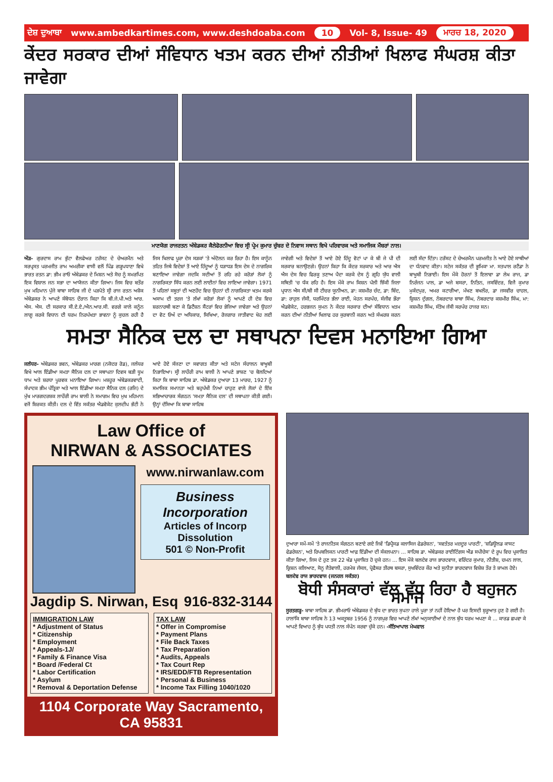ਦੇਸ਼ ਦੁਆਬਾ www.ambedkartimes.com, www.deshdoaba.com 10 Vol- 8, Issue- 49 ਮਾਰਚ 18, 2020
ਕੇਂਦਰ ਸਰਕਾਰ ਦੀਆਂ ਸੰਵਿਧਾਨ ਖਤਮ ਕਰਨ ਦੀਆਂ ਨੀਤੀਆਂ ਖਿਲਾਫ ਸੰਘਰਸ਼ ਕੀਤਾ ਜਾਵੇਗਾ
ਮਾਣਯੋਗ ਰਾਜਰਤਨ ਅੰਬੇਡਕਰ ਕੈਲੇਫੋਰਨੀਆ ਵਿਚ ਸ੍ਰੀ ਪ੍ਰੇਮ ਕੁਮਾਰ ਚੁੰਬਰ ਦੇ ਨਿਵਾਸ ਸਥਾਨ ਵਿਖੇ ਪਰਿਵਾਰਕ ਅਤੇ ਸਮਾਜਿਕ ਮੈਂਬਰਾਂ ਨਾਲ।
ਔੜ- ਗੁਰਦਾਸ ਰਾਮ ਭੁੱਟਾ ਵੈਲਫੇਅਰ ਟਰੱਸਟ ਦੇ ਚੇਅਰਮੈਨ ਅਤੇ ਸਰਪ੍ਰਸਤ ਪਰਮਜੀਤ ਰਾਮ ਅਮਰੀਕਾ ਵਾਸੀ ਵਲੋਂ ਪਿੰਡ ਗੜ੍ਹਪਧਾਣਾ ਵਿਖੇ ਭਾਰਤ ਰਤਨ ਡਾ: ਭੀਮ ਰਾਓ ਅੰਬੇਡਕਰ ਦੇ ਮਿਸ਼ਨ ਅਤੇ ਸੋਚ ਨੂੰ ਸਮਰਪਿਤ ਇਕ ਵਿਸ਼ਾਲ ਜਨ ਸਭਾ ਦਾ ਆਯੋਜਨ ਕੀਤਾ ਗਿਆ। ਜਿਸ ਵਿਚ ਬਤੌਰ ਮੁਖ ਮਹਿਮਾਨ ਪੁੱਜੇ ਬਾਬਾ ਸਾਹਿਬ ਜੀ ਦੇ ਪੜਪੋਤੇ ਸ੍ਰੀ ਰਾਜ ਰਤਨ ਅਸ਼ੋਕ ਅੰਬੇਡਕਰ ਨੇ ਆਪਣੇ ਸੰਬੋਧਨ ਦੌਰਾਨ ਕਿਹਾ ਕਿ ਬੀ.ਜੇ.ਪੀ.ਅਤੇ ਆਰ. ਐਸ. ਐਸ. ਦੀ ਸਰਕਾਰ ਸੀ.ਏ.ਏ./ਐਨ.ਆਰ.ਸੀ. ਵਰਗੇ ਕਾਲੇ ਕਨੂੰਨ ਲਾਗੂ ਕਰਕੇ ਵਿਧਾਨ ਦੀ ਧਰਮ ਨਿਰਪੱਖਤਾ ਭਾਵਨਾ ਨੂੰ ਕੁਚਲ ਰਹੀ ਹੈ ਜਿਸ ਖਿਲਾਫ ਪੂਰਾ ਦੇਸ ਸੜਕਾਂ 'ਤੇ ਅੰਦੋਲਨ ਕਰ ਰਿਹਾ ਹੈ। ਇਸ ਕਾਨੂੰਨ ਤਹਿਤ ਜਿਥੇ ਵਿਦੇਸ਼ਾਂ ਤੋਂ ਆਏ ਹਿੰਦੂਆਂ ਨੂੰ ਧੜਾਧੜ ਇਸ ਦੇਸ ਦੇ ਨਾਗਰਿਕ ਬਣਾਇਆ ਜਾਵੇਗਾ ਜਦਕਿ ਸਦੀਆਂ ਤੋਂ ਰਹਿ ਰਹੇ ਕਰੋੜਾਂ ਲੋਕਾਂ ਨੂੰ ਨਾਗਰਿਕਤਾ ਸਿੱਧ ਕਰਨ ਲਈ ਲਾਈਨਾਂ ਵਿਚ ਲਾਇਆ ਜਾਵੇਗਾ। 1971 ਤੋਂ ਪਹਿਲਾਂ ਸਬੂਤਾਂ ਦੀ ਅਣਹੋਂਦ ਵਿਚ ਉਹਨਾਂ ਦੀ ਨਾਗਰਿਕਤਾ ਖਤਮ ਕਰਕੇ ਅਸਾਮ ਦੀ ਤਰਜ 'ਤੇ ਲੱਖਾਂ ਕਰੋੜਾਂ ਲੋਕਾਂ ਨੂੰ ਆਪਣੇ ਹੀ ਦੇਸ਼ ਵਿਚ ਸ਼ਰਨਾਰਥੀ ਬਣਾ ਕੇ ਡਿਟੈਂਸ਼ਨ ਸੈਂਟਰਾਂ ਵਿਚ ਭੇਜਿਆ ਜਾਵੇਗਾ ਅਤੇ ਉਹਨਾਂ ਦਾ ਵੋਟ ਓਅੰ ਦਾ ਅਧਿਕਾਰ, ਸਿਖਿਆ, ਰੋਜਗਾਰ ਜਾਤੀਵਾਦ ਖੋਹ ਲਈ ਜਾਵੇਗੀ ਅਤੇ ਵਿਦੇਸ਼ਾਂ ਤੋਂ ਆਏ ਹੋਏ ਹਿੰਦੂ ਵੋਟਾਂ ਪਾ ਕੇ ਬੀ ਜੇ ਪੀ ਦੀ ਸਰਕਾਰ ਬਨਾਉਣਗੇ। ਉਹਨਾਂ ਕਿਹਾ ਕਿ ਕੇਂਦਰ ਸਰਕਾਰ ਅਤੇ ਆਰ ਐਸ ਐਸ ਦੇਸ ਵਿਚ ਫਿਰਕੂ ਤਣਾਅ ਪੈਦਾ ਕਰਕੇ ਦੇਸ ਨੂੰ ਗ੍ਰਹਿ ਯੁੱਧ ਵਾਲੀ ਸਥਿਤੀ 'ਚ ਧੱਕ ਰਹਿ ਹੈ। ਇਸ ਮੌਕੇ ਰਾਮ ਕਿਸ਼ਨ ਪੱਲੀ ਝਿੱਕੀ ਜਿਲਾ ਪ੍ਰਧਾਨ ਐਸ ਸੀ/ਬੀ ਸੀ ਟੀਚਰ ਯੂਨੀਅਨ, ਡਾ: ਕਸ਼ਮੀਰ ਚੰਦ, ਡਾ: ਬਿੰਦ, ਡਾ: ਰਾਹੁਲ ਜੱਸੀ, ਧਰਮਿੰਦਰ ਭੱਲਾ ਰਾਈ, ਮੋਹਨ ਸਰਪੰਚ, ਸੰਜੀਵ ਭੌਰਾ ਐਡਵੋਕੇਟ, ਹਰਭਜਨ ਸੁਮਨ ਨੇ ਕੇਂਦਰ ਸਰਕਾਰ ਦੀਆਂ ਸੰਵਿਧਾਨ ਖਤਮ ਕਰਨ ਦੀਆਂ ਨੀਤੀਆਂ ਖਿਲਾਫ ਹਰ ਕੁਰਬਾਨੀ ਕਰਨ ਅਤੇ ਸੰਘਰਸ਼ ਕਰਨ ਲਈ ਸੱਦਾ ਦਿੱਤਾ। ਟਰੱਸਟ ਦੇ ਚੇਅਰਮੈਨ ਪਰਮਜੀਤ ਨੇ ਆਏ ਹੋਏ ਸਾਥੀਆਂ ਦਾ ਧੰਨਵਾਦ ਕੀਤਾ। ਸਟੇਜ ਸਕੱਤਰ ਦੀ ਭੂਮਿਕਾ ਮਾ. ਸਤਪਾਲ ਰਟੈਂਡਾ ਨੇ ਬਾਖੂਬੀ ਨਿਭਾਈ। ਇਸ ਮੌਕੇ ਹੋਰਨਾਂ ਤੋਂ ਇਲਾਵਾ ਡਾ ਲੇਖ ਰਾਜ, ਡਾ ਨਿਰੰਜਨ ਪਾਲ, ਡਾ ਅਜੇ ਬਸਰਾ, ਨਿਤਿਨ, ਜਸਵਿੰਦਰ, ਵਿਜੈ ਕੁਮਾਰ ਮੁਕੰਦਪੁਰ, ਅਮਰ ਕਟਾਰੀਆ, ਮੱਖਣ ਬਖਲੌਰ, ਡਾ ਜਸਵੀਰ ਚਾਹਲ, ਕ੍ਰਿਸ਼ਨ ਦੁੱਗਲ, ਨੰਬਰਦਾਰ ਬਾਬਾ ਸਿੰਘ, ਨੰਬਰਦਾਰ ਕਸ਼ਮੀਰ ਸਿੰਘ, ਮਾ: ਕਸ਼ਮੀਰ ਸਿੰਘ, ਸੰਤੋਖ ਜੱਸੀ ਸਰਪੰਚ ਹਾਜਰ ਸਨ।
ਸਮਤਾ ਸੈਨਿਕ ਦਲ ਦਾ ਸਥਾਪਨਾ ਦਿਵਸ ਮਨਾਇਆ ਗਿਆ
ਜਲੰਧਰ- ਅੰਬੇਡਕਰ ਭਵਨ, ਅੰਬੇਡਕਰ ਮਾਰਗ (ਨਕੋਦਰ ਰੋਡ), ਜਲੰਧਰ ਵਿਖੇ ਆਲ ਇੰਡੀਆ ਸਮਤਾ ਸੈਨਿਕ ਦਲ ਦਾ ਸਥਾਪਨਾ ਦਿਵਸ ਬੜੀ ਧੂਮ ਧਾਮ ਅਤੇ ਸ਼ਰਧਾ ਪੂਰਵਕ ਮਨਾਇਆ ਗਿਆ। ਮਸ਼ਹੂਰ ਅੰਬੇਡਕਰਵਾਦੀ, ਸੰਪਾਦਕ ਭੀਮ ਪੱਤ੍ਰਿਕਾ ਅਤੇ ਆਲ ਇੰਡੀਆ ਸਮਤਾ ਸੈਨਿਕ ਦਲ (ਰਜਿ) ਦੇ ਮੁੱਖ ਮਾਰਗਦਰਸ਼ਕ ਲਾਹੌਰੀ ਰਾਮ ਬਾਲੀ ਨੇ ਸਮਾਗਮ ਵਿਚ ਮੁਖ ਮਹਿਮਾਨ ਵਜੋਂ ਸ਼ਿਰਕਤ ਕੀਤੀ। ਦਲ ਦੇ ਵਿੱਤ ਸਕੱਤਰ ਐਡਵੋਕੇਟ ਕੁਲਦੀਪ ਭੱਟੀ ਨੇ ਆਏ ਹੋਏ ਸੱਜਣਾ ਦਾ ਸਵਾਗਤ ਕੀਤਾ ਅਤੇ ਸਟੇਜ ਸੰਚਾਲਨ ਬਾਖੂਬੀ ਨਿਭਾਇਆ। ਸ੍ਰੀ ਲਾਹੌਰੀ ਰਾਮ ਬਾਲੀ ਨੇ ਆਪਣੇ ਭਾਸ਼ਣ 'ਚ ਬੋਲਦਿਆਂ ਕਿਹਾ ਕਿ ਬਾਬਾ ਸਾਹਿਬ ਡਾ. ਅੰਬੇਡਕਰ ਦੁਆਰਾ 13 ਮਾਰਚ, 1927 ਨੂੰ ਸਮਾਜਿਕ ਸਮਾਨਤਾ ਅਤੇ ਬਹੁਪੱਖੀ ਨਿਆਂ ਚਾਹੁਣ ਵਾਲੇ ਲੋਕਾਂ ਦੇ ਇੱਕ ਸਭਿਆਚਾਰਕ ਸੰਗਠਨ 'ਸਮਤਾ ਸੈਨਿਕ ਦਲ' ਦੀ ਸਥਾਪਨਾ ਕੀਤੀ ਗਈ। ਉਨ੍ਹਾਂ ਦੱਸਿਆ ਕਿ ਬਾਬਾ ਸਾਹਿਬ
Law Office of
NIRWAN & ASSOCIATES
www.nirwanlaw.com
Business
Incorporation
Articles of Incorp
Dissolution
501 © Non-Profit
Jagdip S. Nirwan, Esq 916-832-3144
IMMIGRATION LAW
* Adjustment of Status
* Citizenship
* Employment
* Appeals-1J/
* Family & Finance Visa
* Board /Federal Ct
* Labor Certification
* Asylum
* Removal & Deportation Defense
TAX LAW
* Offer in Compromise
* Payment Plans
* File Back Taxes
* Tax Preparation
* Audits, Appeals
* Tax Court Rep
* IRS/EDD/FTB Representation
* Personal & Business
* Income Tax Filling 1040/1020
1104 Corporate Way Sacramento, CA 95831
ਦੁਆਰਾ ਸਮੇਂ-ਸਮੇਂ 'ਤੇ ਰਾਜਨੀਤਕ ਸੰਗਠਨ ਬਣਾਏ ਗਏ ਜਿਵੇਂ 'ਡਿਪ੍ਰੈਸਡ ਕਲਾਸਿਜ ਫੇਡਰੇਸ਼ਨ', 'ਸਵਤੰਤਰ ਮਜ਼ਦੂਰ ਪਾਰਟੀ', 'ਸ਼ਡਿਊਲਡ ਕਾਸਟ ਫੇਡਰੇਸ਼ਨ', ਅਤੇ ਰਿਪਬਲਿਕਨ ਪਾਰਟੀ ਆਫ਼ ਇੰਡੀਆ ਦੀ ਸੰਕਲਪਨਾ। ... ਸਾਹਿਬ ਡਾ. ਅੰਬੇਡਕਰ ਰਾਈਟਿੰਗਸ ਐਂਡ ਸਪੀਚੇਸ' ਦੇ ਰੂਪ ਵਿਚ ਪ੍ਰਕਾਸ਼ਿਤ ਕੀਤਾ ਗਿਆ, ਜਿਸ ਦੇ ਹੁਣ ਤਕ 22 ਖੰਡ ਪ੍ਰਕਾਸ਼ਿਤ ਹੋ ਚੁਕੇ ਹਨ। ... ਇਸ ਮੌਕੇ ਬਲਦੇਵ ਰਾਜ ਭਾਰਦਵਾਜ, ਵਰਿੰਦਰ ਕੁਮਾਰ, ਨੀਤੀਸ਼, ਚਮਨ ਲਾਲ, ਕ੍ਰਿਸ਼ਨ ਕਲਿਆਣ, ਸੋਨੂ ਜੈਤੇਵਾਲੀ, ਹਰਮੇਸ਼ ਜੱਸਲ, ਪ੍ਰੋਫੈਸਰ ਤੀਰਥ ਬਸਰਾ, ਸੁਖਵਿੰਦਰ ਕੌਰ ਅਤੇ ਸੁਨੀਤਾ ਭਾਰਦਵਾਜ ਵਿਸ਼ੇਸ਼ ਤੌਰ ਤੇ ਸ਼ਾਮਲ ਹੋਏ। ਬਲਦੇਵ ਰਾਜ ਭਾਰਦਵਾਜ (ਜਨਰਲ ਸਕੱਤਰ)
ਬੋਧੀ ਸੰਸਕਾਰਾਂ ਵੱਲ ਵੱਧ ਰਿਹਾ ਹੈ ਬਹੁਜਨ ਸਮਾਜ
ਸੂਰਤਗੜ੍ਹ- ਬਾਬਾ ਸਾਹਿਬ ਡਾ. ਭੀਮਰਾਓ ਅੰਬੇਡਕਰ ਦੇ ਬੁੱਧ ਦਾ ਭਾਰਤ ਸੁਪਨਾ ਹਾਲੇ ਪੂਰਾ ਤਾਂ ਨਹੀਂ ਹੋਇਆ ਹੈ ਪਰ ਇਸਦੀ ਸ਼ੁਰੂਆਤ ਹੁਣ ਹੋ ਗਈ ਹੈ। ਹਾਲਾਂਕਿ ਬਾਬਾ ਸਾਹਿਬ ਨੇ 13 ਅਕਤੂਬਰ 1956 ਨੂੰ ਨਾਗਪੁਰ ਵਿਚ ਆਪਣੇ ਲੱਖਾਂ ਅਨੁਯਾਈਆਂ ਦੇ ਨਾਲ ਬੁੱਧ ਧਰਮ ਅਪਣਾ ਕੇ ... ਕਾਰਡ ਛਪਵਾ ਕੇ ਆਪਣੇ ਵਿਆਹ ਨੂੰ ਬੁੱਧ ਪਧਤੀ ਨਾਲ ਸੰਪੰਨ ਕਰਵਾ ਚੁੱਕੇ ਹਨ। -ਸੱਤਿਆਪਾਲ ਮੇਘਵਾਲ